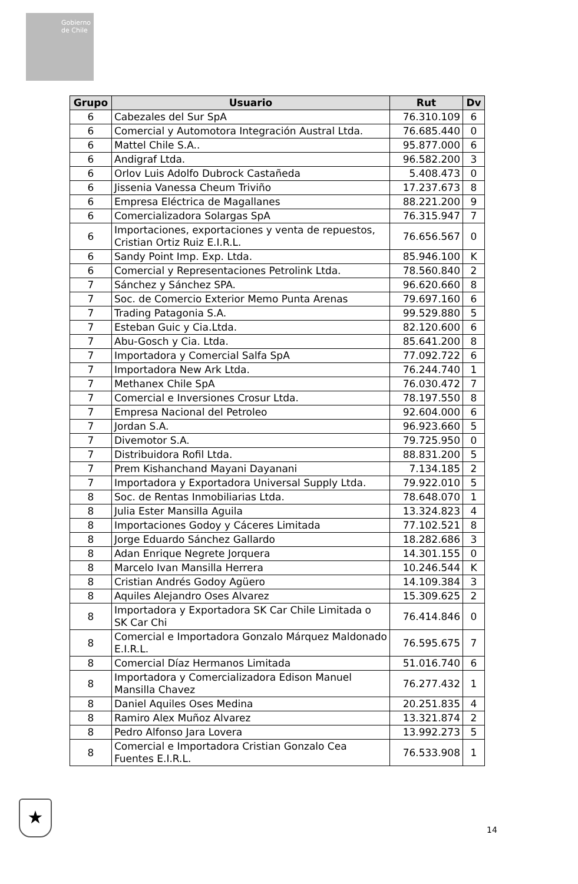Gobierno de Chile
| Grupo | Usuario | Rut | Dv |
| --- | --- | --- | --- |
| 6 | Cabezales del Sur SpA | 76.310.109 | 6 |
| 6 | Comercial y Automotora Integración Austral Ltda. | 76.685.440 | 0 |
| 6 | Mattel Chile S.A.. | 95.877.000 | 6 |
| 6 | Andigraf Ltda. | 96.582.200 | 3 |
| 6 | Orlov Luis Adolfo Dubrock Castañeda | 5.408.473 | 0 |
| 6 | Jissenia Vanessa Cheum Triviño | 17.237.673 | 8 |
| 6 | Empresa Eléctrica de Magallanes | 88.221.200 | 9 |
| 6 | Comercializadora Solargas SpA | 76.315.947 | 7 |
| 6 | Importaciones, exportaciones y venta de repuestos, Cristian Ortiz Ruiz E.I.R.L. | 76.656.567 | 0 |
| 6 | Sandy Point Imp. Exp. Ltda. | 85.946.100 | K |
| 6 | Comercial y Representaciones Petrolink Ltda. | 78.560.840 | 2 |
| 7 | Sánchez y Sánchez SPA. | 96.620.660 | 8 |
| 7 | Soc. de Comercio Exterior Memo Punta Arenas | 79.697.160 | 6 |
| 7 | Trading Patagonia S.A. | 99.529.880 | 5 |
| 7 | Esteban Guic y Cia.Ltda. | 82.120.600 | 6 |
| 7 | Abu-Gosch y Cia. Ltda. | 85.641.200 | 8 |
| 7 | Importadora y Comercial Salfa SpA | 77.092.722 | 6 |
| 7 | Importadora New Ark Ltda. | 76.244.740 | 1 |
| 7 | Methanex Chile SpA | 76.030.472 | 7 |
| 7 | Comercial e Inversiones Crosur Ltda. | 78.197.550 | 8 |
| 7 | Empresa Nacional del Petroleo | 92.604.000 | 6 |
| 7 | Jordan S.A. | 96.923.660 | 5 |
| 7 | Divemotor S.A. | 79.725.950 | 0 |
| 7 | Distribuidora Rofil Ltda. | 88.831.200 | 5 |
| 7 | Prem Kishanchand Mayani Dayanani | 7.134.185 | 2 |
| 7 | Importadora y Exportadora Universal Supply Ltda. | 79.922.010 | 5 |
| 8 | Soc. de Rentas Inmobiliarias Ltda. | 78.648.070 | 1 |
| 8 | Julia Ester Mansilla Aguila | 13.324.823 | 4 |
| 8 | Importaciones Godoy y Cáceres Limitada | 77.102.521 | 8 |
| 8 | Jorge Eduardo Sánchez Gallardo | 18.282.686 | 3 |
| 8 | Adan Enrique Negrete Jorquera | 14.301.155 | 0 |
| 8 | Marcelo Ivan Mansilla Herrera | 10.246.544 | K |
| 8 | Cristian Andrés Godoy Agüero | 14.109.384 | 3 |
| 8 | Aquiles Alejandro Oses Alvarez | 15.309.625 | 2 |
| 8 | Importadora y Exportadora SK Car Chile Limitada o SK Car Chi | 76.414.846 | 0 |
| 8 | Comercial e Importadora Gonzalo Márquez Maldonado E.I.R.L. | 76.595.675 | 7 |
| 8 | Comercial Díaz Hermanos Limitada | 51.016.740 | 6 |
| 8 | Importadora y Comercializadora Edison Manuel Mansilla Chavez | 76.277.432 | 1 |
| 8 | Daniel Aquiles Oses Medina | 20.251.835 | 4 |
| 8 | Ramiro Alex Muñoz Alvarez | 13.321.874 | 2 |
| 8 | Pedro Alfonso Jara Lovera | 13.992.273 | 5 |
| 8 | Comercial e Importadora Cristian Gonzalo Cea Fuentes E.I.R.L. | 76.533.908 | 1 |
★
14